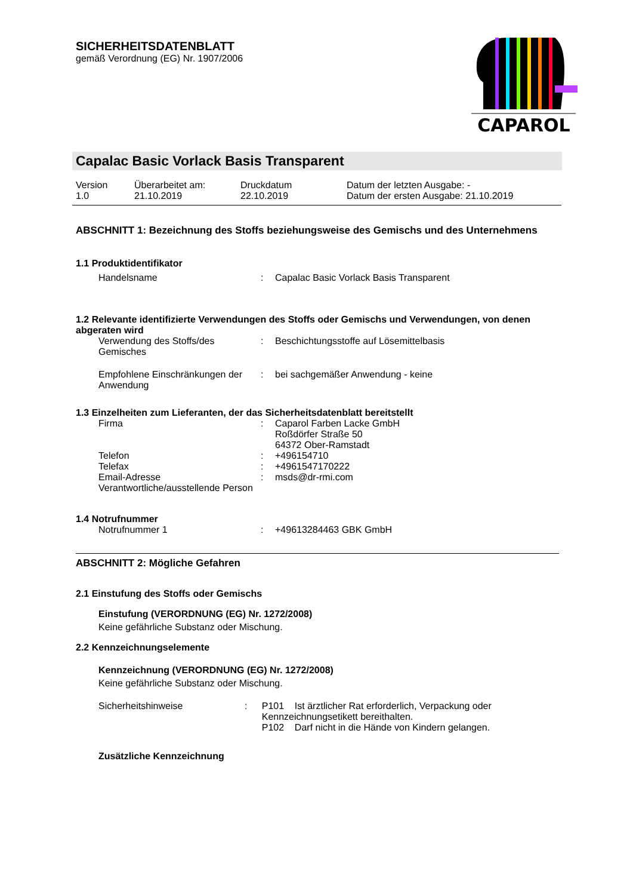SICHERHEITSDATENBLATT
gemäß Verordnung (EG) Nr. 1907/2006
CAPAROL
Capalac Basic Vorlack Basis Transparent
| Version 1.0 | Überarbeitet am: 21.10.2019 | Druckdatum 22.10.2019 | Datum der letzten Ausgabe: - Datum der ersten Ausgabe: 21.10.2019 |
ABSCHNITT 1: Bezeichnung des Stoffs beziehungsweise des Gemischs und des Unternehmens
1.1 Produktidentifikator
| Handelsname | : | Capalac Basic Vorlack Basis Transparent |
1.2 Relevante identifizierte Verwendungen des Stoffs oder Gemischs und Verwendungen, von denen abgeraten wird
| Verwendung des Stoffs/des Gemisches | : | Beschichtungsstoffe auf Lösemittelbasis |
| Empfohlene Einschränkungen der Anwendung | : | bei sachgemäßer Anwendung - keine |
1.3 Einzelheiten zum Lieferanten, der das Sicherheitsdatenblatt bereitstellt
| Firma | : | Caparol Farben Lacke GmbH Roßdörfer Straße 50 64372 Ober-Ramstadt |
| Telefon | : | +496154710 |
| Telefax | : | +4961547170222 |
| Email-Adresse Verantwortliche/ausstellende Person | : | msds@dr-rmi.com |
1.4 Notrufnummer
| Notrufnummer 1 | : | +49613284463 GBK GmbH |
ABSCHNITT 2: Mögliche Gefahren
2.1 Einstufung des Stoffs oder Gemischs
Einstufung (VERORDNUNG (EG) Nr. 1272/2008)
Keine gefährliche Substanz oder Mischung.
2.2 Kennzeichnungselemente
Kennzeichnung (VERORDNUNG (EG) Nr. 1272/2008)
Keine gefährliche Substanz oder Mischung.
| Sicherheitshinweise | : | P101 Ist ärztlicher Rat erforderlich, Verpackung oder Kennzeichnungsetikett bereithalten. P102 Darf nicht in die Hände von Kindern gelangen. |
Zusätzliche Kennzeichnung